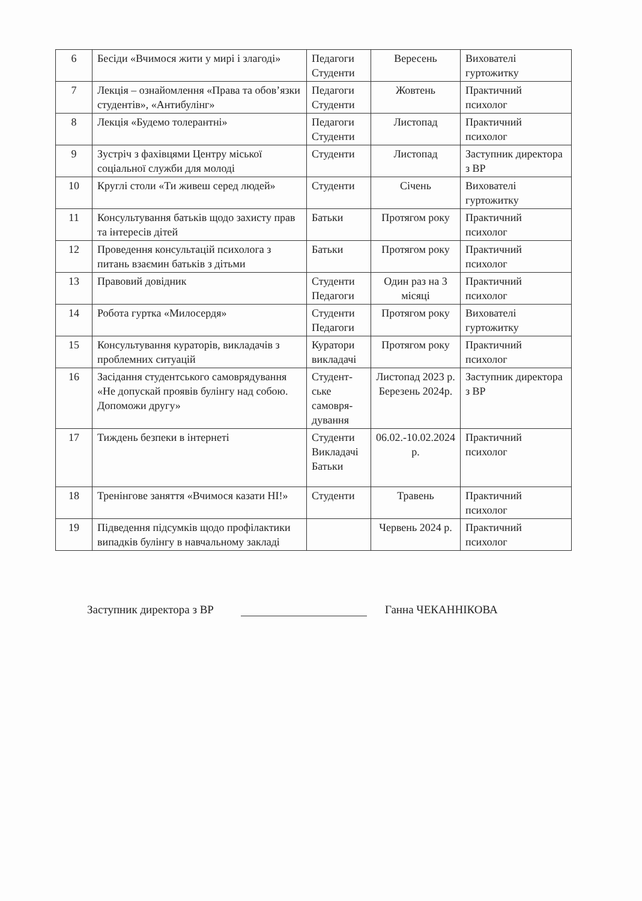| 6 | Бесіди «Вчимося жити у мирі і злагоді» | Педагоги Студенти | Вересень | Вихователі гуртожитку |
| 7 | Лекція – ознайомлення «Права та обов’язки студентів», «Антибулінг» | Педагоги Студенти | Жовтень | Практичний психолог |
| 8 | Лекція «Будемо толерантні» | Педагоги Студенти | Листопад | Практичний психолог |
| 9 | Зустріч з фахівцями Центру міської соціальної служби для молоді | Студенти | Листопад | Заступник директора з ВР |
| 10 | Круглі столи «Ти живеш серед людей» | Студенти | Січень | Вихователі гуртожитку |
| 11 | Консультування батьків щодо захисту прав та інтересів дітей | Батьки | Протягом року | Практичний психолог |
| 12 | Проведення консультацій психолога з питань взаємин батьків з дітьми | Батьки | Протягом року | Практичний психолог |
| 13 | Правовий довідник | Студенти Педагоги | Один раз на 3 місяці | Практичний психолог |
| 14 | Робота гуртка «Милосердя» | Студенти Педагоги | Протягом року | Вихователі гуртожитку |
| 15 | Консультування кураторів, викладачів з проблемних ситуацій | Куратори викладачі | Протягом року | Практичний психолог |
| 16 | Засідання студентського самоврядування «Не допускай проявів булінгу над собою. Допоможи другу» | Студент-ське самовря-дування | Листопад 2023 р. Березень 2024р. | Заступник директора з ВР |
| 17 | Тиждень безпеки в інтернеті | Студенти Викладачі Батьки | 06.02.-10.02.2024 р. | Практичний психолог |
| 18 | Тренінгове заняття «Вчимося казати НІ!» | Студенти | Травень | Практичний психолог |
| 19 | Підведення підсумків щодо профілактики випадків булінгу в навчальному закладі | | Червень 2024 р. | Практичний психолог |
Заступник директора з ВР Ганна ЧЕКАННІКОВА